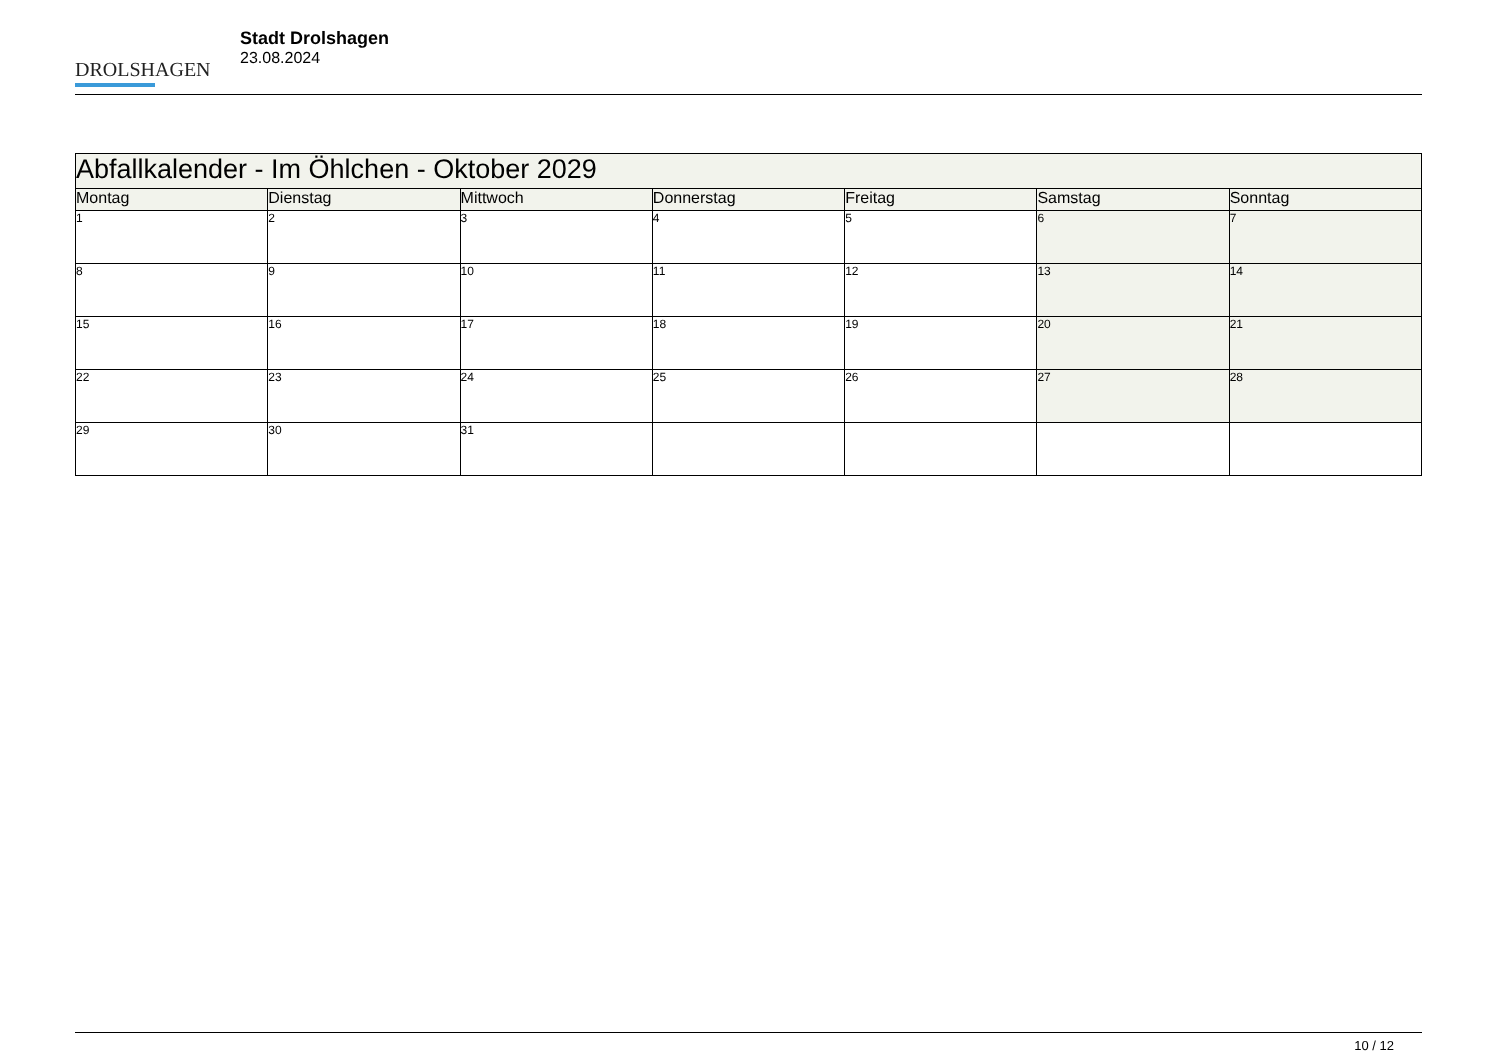DROLSHAGEN
Stadt Drolshagen
23.08.2024
| Abfallkalender - Im Öhlchen - Oktober 2029 | | | | | | |
| --- | --- | --- | --- | --- | --- | --- |
| Montag | Dienstag | Mittwoch | Donnerstag | Freitag | Samstag | Sonntag |
| 1 | 2 | 3 | 4 | 5 | 6 | 7 |
| 8 | 9 | 10 | 11 | 12 | 13 | 14 |
| 15 | 16 | 17 | 18 | 19 | 20 | 21 |
| 22 | 23 | 24 | 25 | 26 | 27 | 28 |
| 29 | 30 | 31 | | | | |
10 / 12